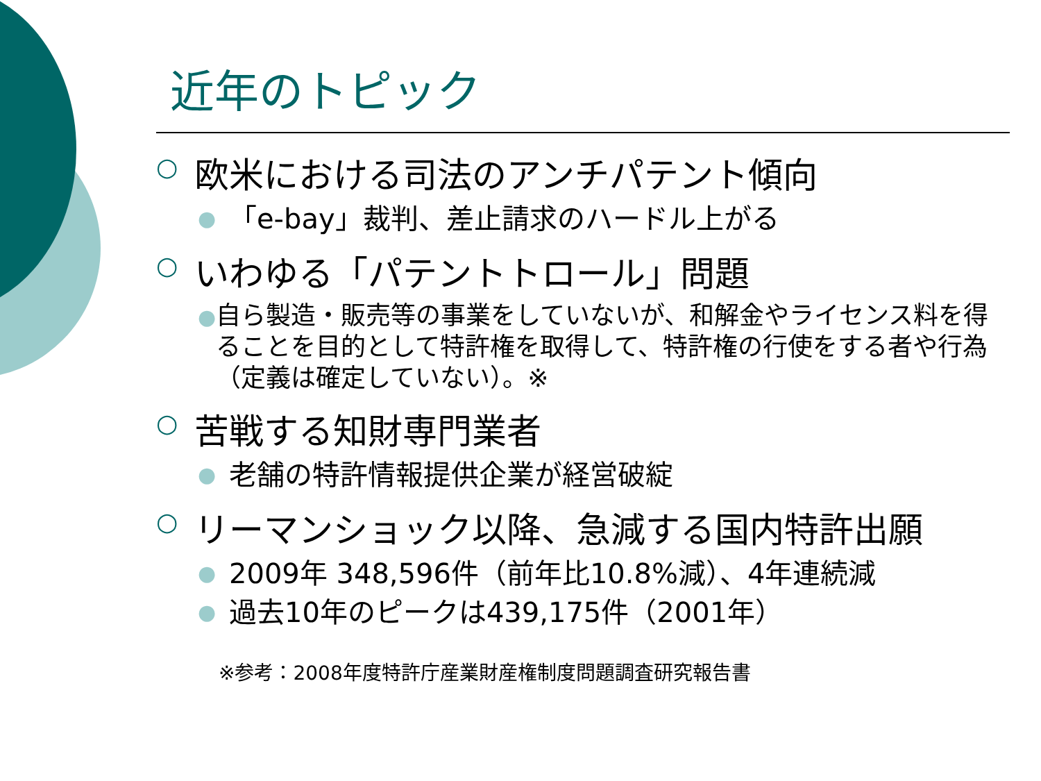近年のトピック
○ 欧米における司法のアンチパテント傾向
● 「e-bay」裁判、差止請求のハードル上がる
○ いわゆる「パテントトロール」問題
● 自ら製造・販売等の事業をしていないが、和解金やライセンス料を得ることを目的として特許権を取得して、特許権の行使をする者や行為（定義は確定していない）。※
○ 苦戦する知財専門業者
● 老舗の特許情報提供企業が経営破綻
○ リーマンショック以降、急減する国内特許出願
● 2009年 348,596件（前年比10.8%減）、4年連続減
● 過去10年のピークは439,175件（2001年）
※参考：2008年度特許庁産業財産権制度問題調査研究報告書